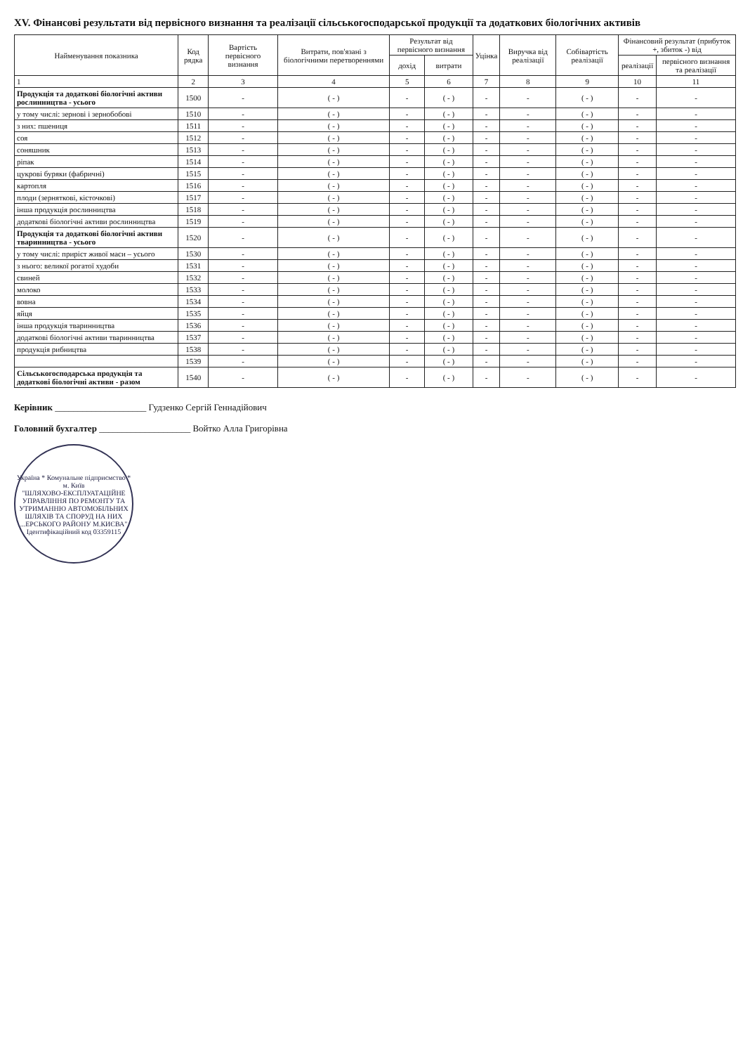XV. Фінансові результати від первісного визнання та реалізації сільськогосподарської продукції та додаткових біологічних активів
| Найменування показника | Код рядка | Вартість первісного визнання | Витрати, пов'язані з біологічними перетвореннями | Результат від первісного визнання | | Уцінка | Виручка від реалізації | Собівартість реалізації | Фінансовий результат (прибуток +, збиток -) від | |
| --- | --- | --- | --- | --- | --- | --- | --- | --- | --- | --- |
| | | | | дохід | витрати | | | | реалізації | первісного визнання та реалізації |
| 1 | 2 | 3 | 4 | 5 | 6 | 7 | 8 | 9 | 10 | 11 |
| Продукція та додаткові біологічні активи рослинництва - усього | 1500 | - | ( - ) | - | ( - ) | - | - | ( - ) | - | - |
| у тому числі: зернові і зернобобові | 1510 | - | ( - ) | - | ( - ) | - | - | ( - ) | - | - |
| з них: пшениця | 1511 | - | ( - ) | - | ( - ) | - | - | ( - ) | - | - |
| соя | 1512 | - | ( - ) | - | ( - ) | - | - | ( - ) | - | - |
| соняшник | 1513 | - | ( - ) | - | ( - ) | - | - | ( - ) | - | - |
| ріпак | 1514 | - | ( - ) | - | ( - ) | - | - | ( - ) | - | - |
| цукрові буряки (фабричні) | 1515 | - | ( - ) | - | ( - ) | - | - | ( - ) | - | - |
| картопля | 1516 | - | ( - ) | - | ( - ) | - | - | ( - ) | - | - |
| плоди (зерняткові, кісточкові) | 1517 | - | ( - ) | - | ( - ) | - | - | ( - ) | - | - |
| інша продукція рослинництва | 1518 | - | ( - ) | - | ( - ) | - | - | ( - ) | - | - |
| додаткові біологічні активи рослинництва | 1519 | - | ( - ) | - | ( - ) | - | - | ( - ) | - | - |
| Продукція та додаткові біологічні активи тваринництва - усього | 1520 | - | ( - ) | - | ( - ) | - | - | ( - ) | - | - |
| у тому числі: приріст живої маси – усього | 1530 | - | ( - ) | - | ( - ) | - | - | ( - ) | - | - |
| з нього: великої рогатої худоби | 1531 | - | ( - ) | - | ( - ) | - | - | ( - ) | - | - |
| свиней | 1532 | - | ( - ) | - | ( - ) | - | - | ( - ) | - | - |
| молоко | 1533 | - | ( - ) | - | ( - ) | - | - | ( - ) | - | - |
| вовна | 1534 | - | ( - ) | - | ( - ) | - | - | ( - ) | - | - |
| яйця | 1535 | - | ( - ) | - | ( - ) | - | - | ( - ) | - | - |
| інша продукція тваринництва | 1536 | - | ( - ) | - | ( - ) | - | - | ( - ) | - | - |
| додаткові біологічні активи тваринництва | 1537 | - | ( - ) | - | ( - ) | - | - | ( - ) | - | - |
| продукція рибництва | 1538 | - | ( - ) | - | ( - ) | - | - | ( - ) | - | - |
| | 1539 | - | ( - ) | - | ( - ) | - | - | ( - ) | - | - |
| Сільськогосподарська продукція та додаткові біологічні активи - разом | 1540 | - | ( - ) | - | ( - ) | - | - | ( - ) | - | - |
Керівник ____________________ Гудзенко Сергій Геннадійович
Головний бухгалтер ____________________ Войтко Алла Григорівна
Україна * Комунальне підприємство * м. Київ
"ШЛЯХОВО-ЕКСПЛУАТАЦІЙНЕ УПРАВЛІННЯ ПО РЕМОНТУ ТА УТРИМАННЮ АВТОМОБІЛЬНИХ ШЛЯХІВ ТА СПОРУД НА НИХ ...ЕРСЬКОГО РАЙОНУ М.КИЄВА"
Ідентифікаційний код 03359115